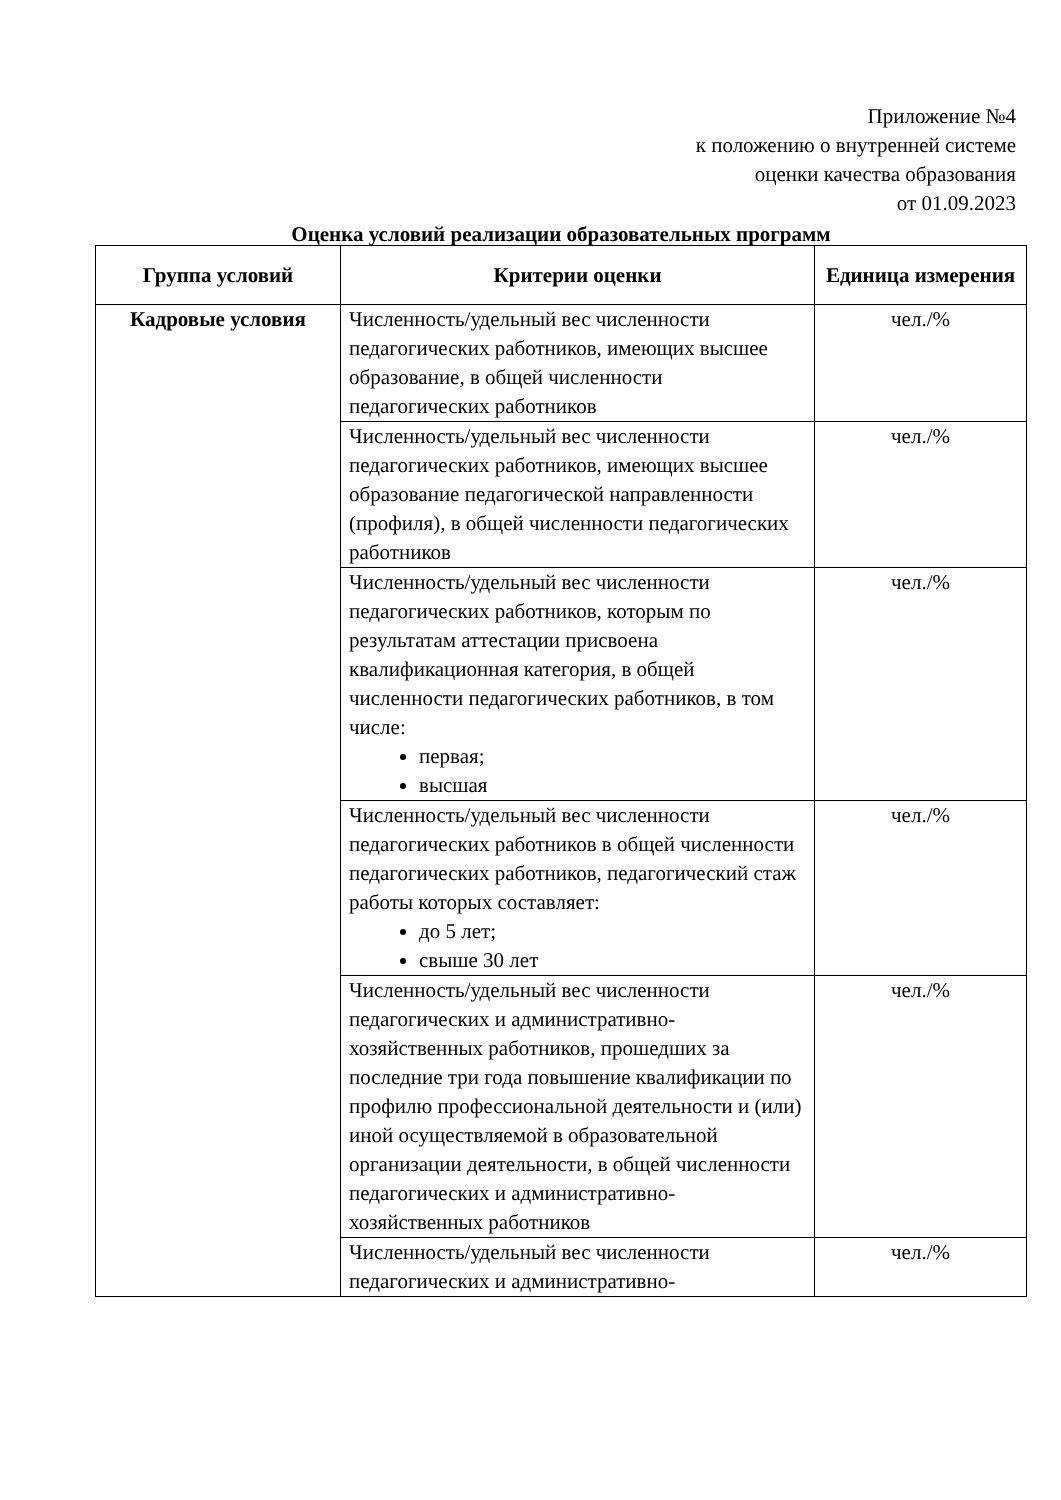Приложение №4
к положению о внутренней системе
оценки качества образования
от 01.09.2023
Оценка условий реализации образовательных программ
| Группа условий | Критерии оценки | Единица измерения |
| --- | --- | --- |
| Кадровые условия | Численность/удельный вес численности педагогических работников, имеющих высшее образование, в общей численности педагогических работников | чел./% |
| | Численность/удельный вес численности педагогических работников, имеющих высшее образование педагогической направленности (профиля), в общей численности педагогических работников | чел./% |
| | Численность/удельный вес численности педагогических работников, которым по результатам аттестации присвоена квалификационная категория, в общей численности педагогических работников, в том числе: первая; высшая | чел./% |
| | Численность/удельный вес численности педагогических работников в общей численности педагогических работников, педагогический стаж работы которых составляет: до 5 лет; свыше 30 лет | чел./% |
| | Численность/удельный вес численности педагогических и административно-хозяйственных работников, прошедших за последние три года повышение квалификации по профилю профессиональной деятельности и (или) иной осуществляемой в образовательной организации деятельности, в общей численности педагогических и административно-хозяйственных работников | чел./% |
| | Численность/удельный вес численности педагогических и административно- | чел./% |